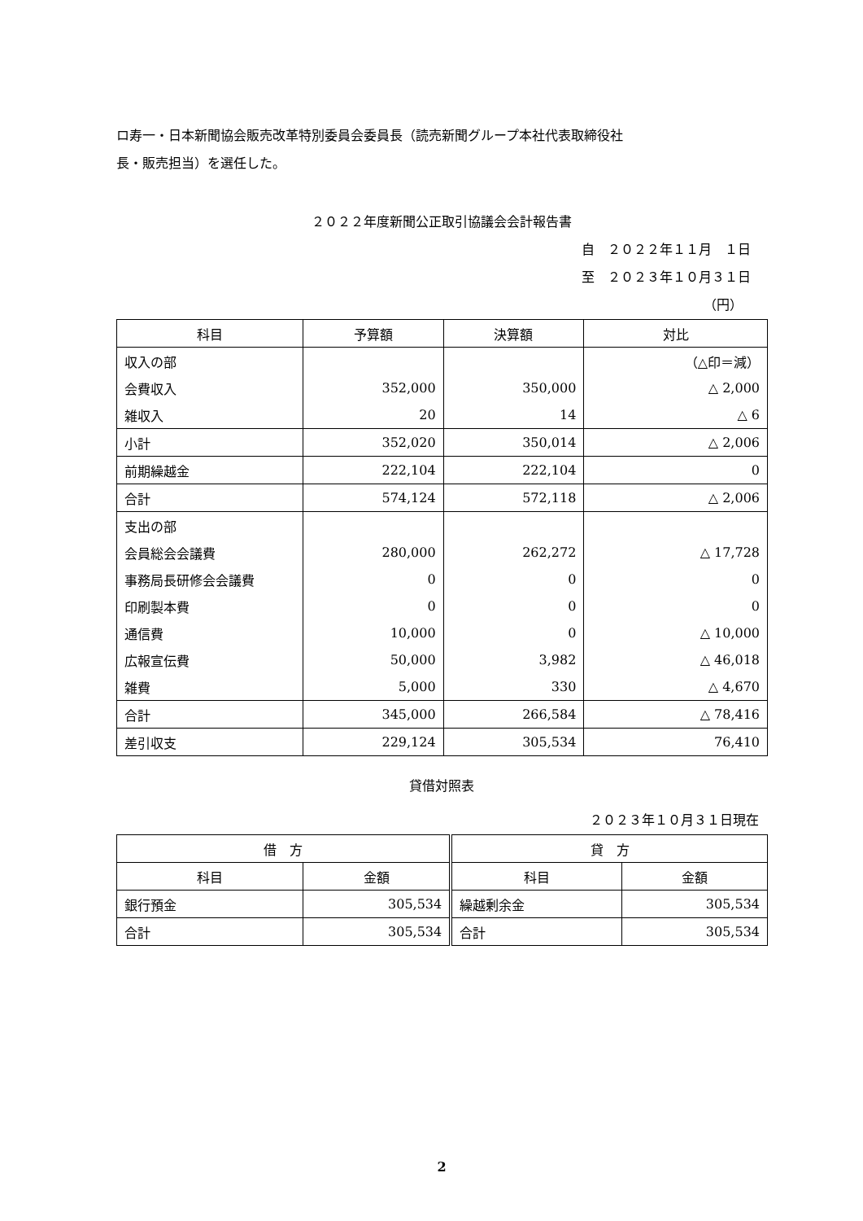ロ寿一・日本新聞協会販売改革特別委員会委員長（読売新聞グループ本社代表取締役社
長・販売担当）を選任した。
２０２２年度新聞公正取引協議会会計報告書
自　２０２２年１１月　１日
至　２０２３年１０月３１日
（円）
| 科目 | 予算額 | 決算額 | 対比 |
| --- | --- | --- | --- |
| 収入の部 | | | （△印＝減） |
| 会費収入 | 352,000 | 350,000 | △ 2,000 |
| 雑収入 | 20 | 14 | △ 6 |
| 小計 | 352,020 | 350,014 | △ 2,006 |
| 前期繰越金 | 222,104 | 222,104 | 0 |
| 合計 | 574,124 | 572,118 | △ 2,006 |
| 支出の部 | | | |
| 会員総会会議費 | 280,000 | 262,272 | △ 17,728 |
| 事務局長研修会会議費 | 0 | 0 | 0 |
| 印刷製本費 | 0 | 0 | 0 |
| 通信費 | 10,000 | 0 | △ 10,000 |
| 広報宣伝費 | 50,000 | 3,982 | △ 46,018 |
| 雑費 | 5,000 | 330 | △ 4,670 |
| 合計 | 345,000 | 266,584 | △ 78,416 |
| 差引収支 | 229,124 | 305,534 | 76,410 |
貸借対照表
２０２３年１０月３１日現在
| 借 方 | | 貸 方 | |
| --- | --- | --- | --- |
| 科目 | 金額 | 科目 | 金額 |
| 銀行預金 | 305,534 | 繰越剰余金 | 305,534 |
| 合計 | 305,534 | 合計 | 305,534 |
2